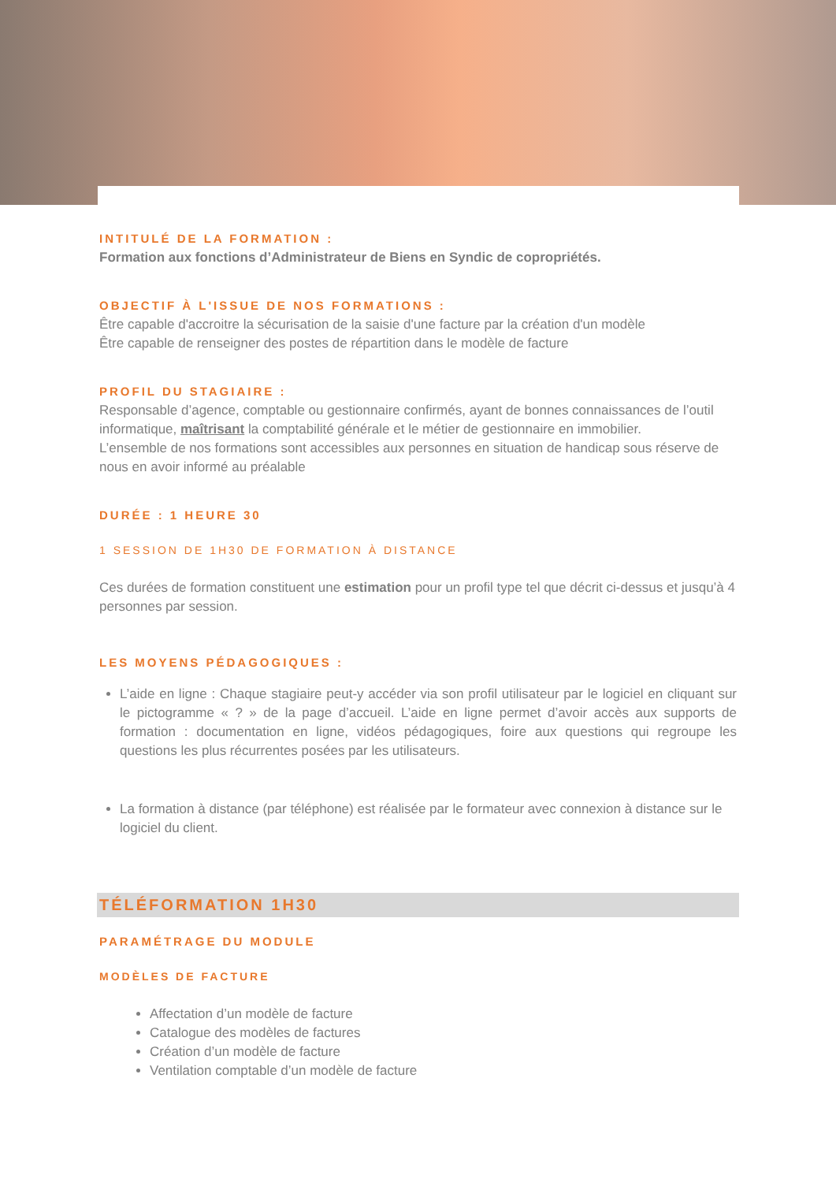INTITULÉ DE LA FORMATION :
Formation aux fonctions d’Administrateur de Biens en Syndic de copropriétés.
OBJECTIF À L'ISSUE DE NOS FORMATIONS :
Être capable d'accroitre la sécurisation de la saisie d'une facture par la création d'un modèle
Être capable de renseigner des postes de répartition dans le modèle de facture
PROFIL DU STAGIAIRE :
Responsable d’agence, comptable ou gestionnaire confirmés, ayant de bonnes connaissances de l’outil informatique, maîtrisant la comptabilité générale et le métier de gestionnaire en immobilier.
L’ensemble de nos formations sont accessibles aux personnes en situation de handicap sous réserve de nous en avoir informé au préalable
DURÉE : 1 HEURE 30
1 SESSION DE 1H30 DE FORMATION À DISTANCE
Ces durées de formation constituent une estimation pour un profil type tel que décrit ci-dessus et jusqu’à 4 personnes par session.
LES MOYENS PÉDAGOGIQUES :
L’aide en ligne : Chaque stagiaire peut-y accéder via son profil utilisateur par le logiciel en cliquant sur le pictogramme « ? » de la page d’accueil. L’aide en ligne permet d’avoir accès aux supports de formation : documentation en ligne, vidéos pédagogiques, foire aux questions qui regroupe les questions les plus récurrentes posées par les utilisateurs.
La formation à distance (par téléphone) est réalisée par le formateur avec connexion à distance sur le logiciel du client.
TÉLÉFORMATION 1H30
PARAMÉTRAGE DU MODULE
MODÈLES DE FACTURE
Affectation d’un modèle de facture
Catalogue des modèles de factures
Création d’un modèle de facture
Ventilation comptable d’un modèle de facture